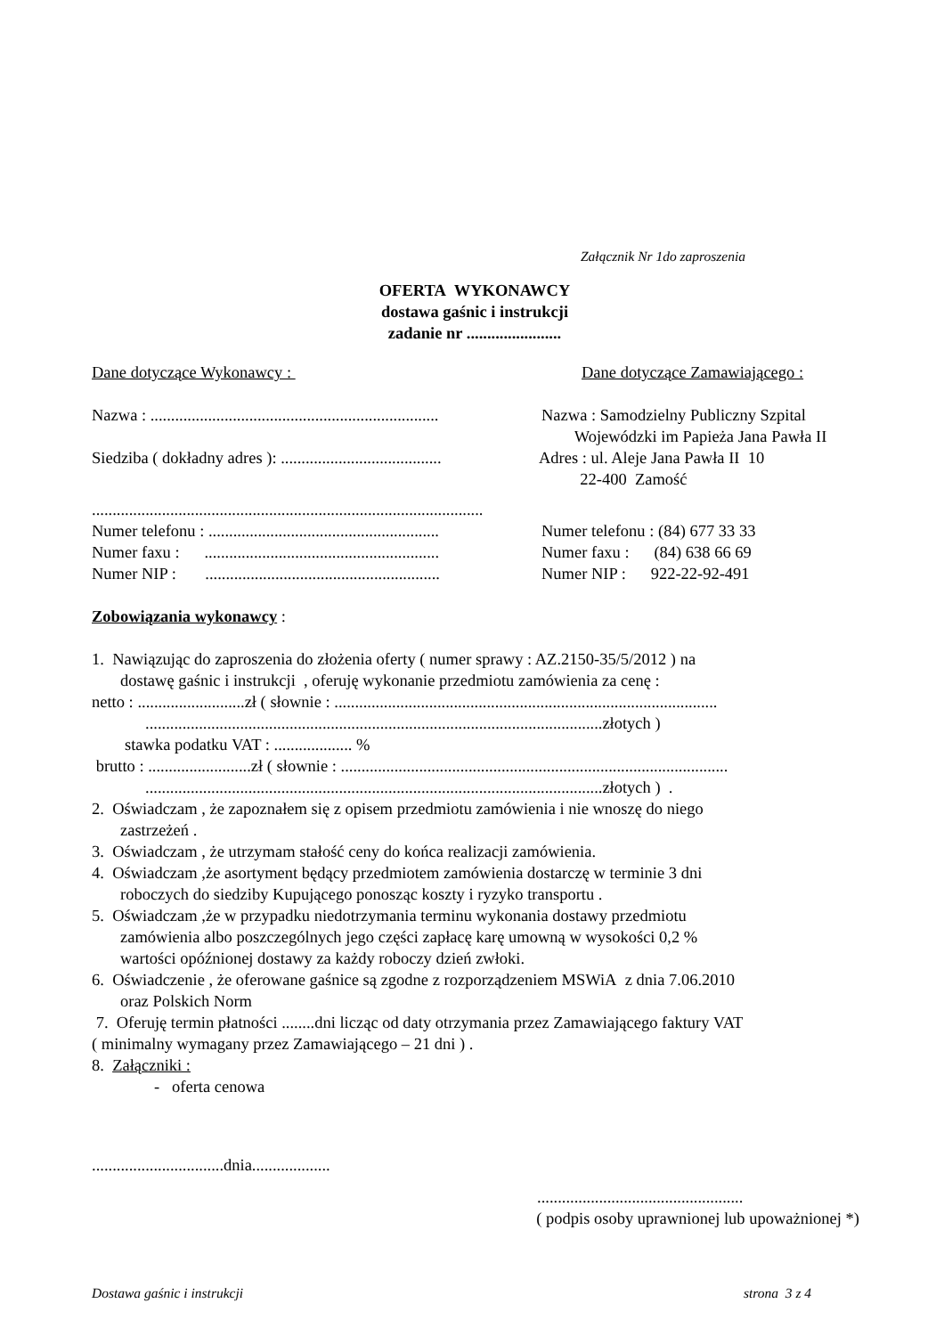Załącznik Nr 1do zaproszenia
OFERTA WYKONAWCY
dostawa gaśnic i instrukcji
zadanie nr .......................
Dane dotyczące Wykonawcy :
Dane dotyczące Zamawiającego :
Nazwa : ......................................................................
Nazwa : Samodzielny Publiczny Szpital Wojewódzki im Papieża Jana Pawła II
Siedziba ( dokładny adres ): .......................................
Adres : ul. Aleje Jana Pawła II 10 22-400 Zamość
...............................................................................................
Numer telefonu : ........................................................
Numer telefonu : (84) 677 33 33
Numer faxu : .........................................................
Numer faxu : (84) 638 66 69
Numer NIP : .........................................................
Numer NIP : 922-22-92-491
Zobowiązania wykonawcy :
1. Nawiązując do zaproszenia do złożenia oferty ( numer sprawy : AZ.2150-35/5/2012 ) na
dostawę gaśnic i instrukcji , oferuję wykonanie przedmiotu zamówienia za cenę :
netto : ..........................zł ( słownie : .............................................................................................
...............................................................................................................złotych )
stawka podatku VAT : ................... %
brutto : .........................zł ( słownie : ..............................................................................................
...............................................................................................................złotych ) .
2. Oświadczam , że zapoznałem się z opisem przedmiotu zamówienia i nie wnoszę do niego
zastrzeżeń .
3. Oświadczam , że utrzymam stałość ceny do końca realizacji zamówienia.
4. Oświadczam ,że asortyment będący przedmiotem zamówienia dostarczę w terminie 3 dni
roboczych do siedziby Kupującego ponosząc koszty i ryzyko transportu .
5. Oświadczam ,że w przypadku niedotrzymania terminu wykonania dostawy przedmiotu
zamówienia albo poszczególnych jego części zapłacę karę umowną w wysokości 0,2 %
wartości opóźnionej dostawy za każdy roboczy dzień zwłoki.
6. Oświadczenie , że oferowane gaśnice są zgodne z rozporządzeniem MSWiA z dnia 7.06.2010
oraz Polskich Norm
7. Oferuję termin płatności ........dni licząc od daty otrzymania przez Zamawiającego faktury VAT
( minimalny wymagany przez Zamawiającego – 21 dni ) .
8. Załączniki :
- oferta cenowa
................................dnia...................
..................................................
( podpis osoby uprawnionej lub upoważnionej *)
Dostawa gaśnic i instrukcji
strona 3 z 4